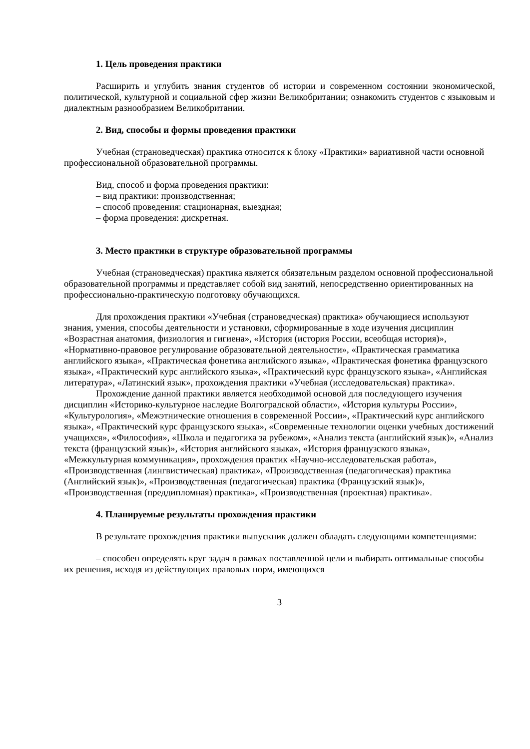1. Цель проведения практики
Расширить и углубить знания студентов об истории и современном состоянии экономической, политической, культурной и социальной сфер жизни Великобритании; ознакомить студентов с языковым и диалектным разнообразием Великобритании.
2. Вид, способы и формы проведения практики
Учебная (страноведческая) практика относится к блоку «Практики» вариативной части основной профессиональной образовательной программы.
Вид, способ и форма проведения практики:
– вид практики: производственная;
– способ проведения: стационарная, выездная;
– форма проведения: дискретная.
3. Место практики в структуре образовательной программы
Учебная (страноведческая) практика является обязательным разделом основной профессиональной образовательной программы и представляет собой вид занятий, непосредственно ориентированных на профессионально-практическую подготовку обучающихся.
Для прохождения практики «Учебная (страноведческая) практика» обучающиеся используют знания, умения, способы деятельности и установки, сформированные в ходе изучения дисциплин «Возрастная анатомия, физиология и гигиена», «История (история России, всеобщая история)», «Нормативно-правовое регулирование образовательной деятельности», «Практическая грамматика английского языка», «Практическая фонетика английского языка», «Практическая фонетика французского языка», «Практический курс английского языка», «Практический курс французского языка», «Английская литература», «Латинский язык», прохождения практики «Учебная (исследовательская) практика».
Прохождение данной практики является необходимой основой для последующего изучения дисциплин «Историко-культурное наследие Волгоградской области», «История культуры России», «Культурология», «Межэтнические отношения в современной России», «Практический курс английского языка», «Практический курс французского языка», «Современные технологии оценки учебных достижений учащихся», «Философия», «Школа и педагогика за рубежом», «Анализ текста (английский язык)», «Анализ текста (французский язык)», «История английского языка», «История французского языка», «Межкультурная коммуникация», прохождения практик «Научно-исследовательская работа», «Производственная (лингвистическая) практика», «Производственная (педагогическая) практика (Английский язык)», «Производственная (педагогическая) практика (Французский язык)», «Производственная (преддипломная) практика», «Производственная (проектная) практика».
4. Планируемые результаты прохождения практики
В результате прохождения практики выпускник должен обладать следующими компетенциями:
– способен определять круг задач в рамках поставленной цели и выбирать оптимальные способы их решения, исходя из действующих правовых норм, имеющихся
3